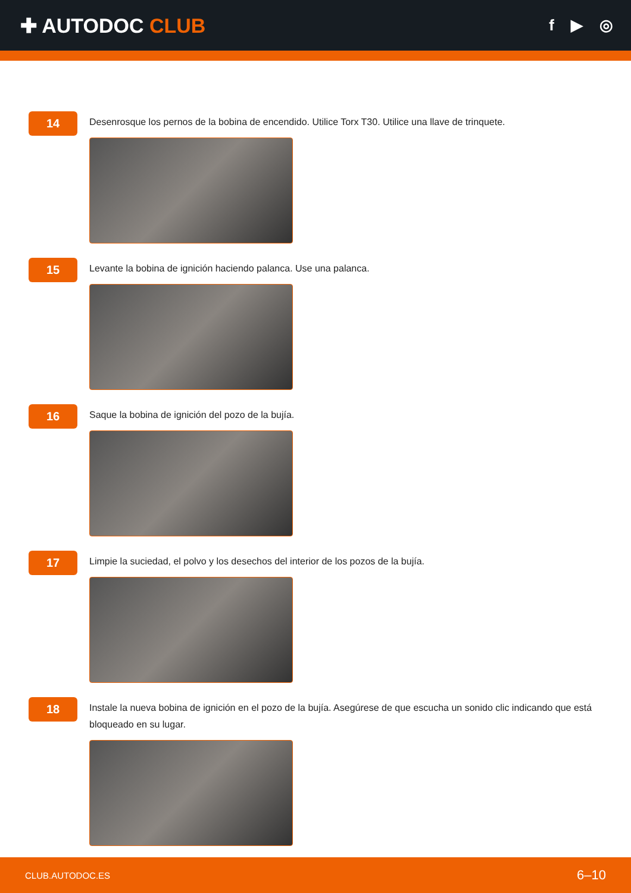✚ AUTODOC CLUB
f ▶ ◎
14
Desenrosque los pernos de la bobina de encendido. Utilice Torx T30. Utilice una llave de trinquete.
15
Levante la bobina de ignición haciendo palanca. Use una palanca.
16
Saque la bobina de ignición del pozo de la bujía.
17
Limpie la suciedad, el polvo y los desechos del interior de los pozos de la bujía.
18
Instale la nueva bobina de ignición en el pozo de la bujía. Asegúrese de que escucha un sonido clic indicando que está bloqueado en su lugar.
CLUB.AUTODOC.ES 6–10